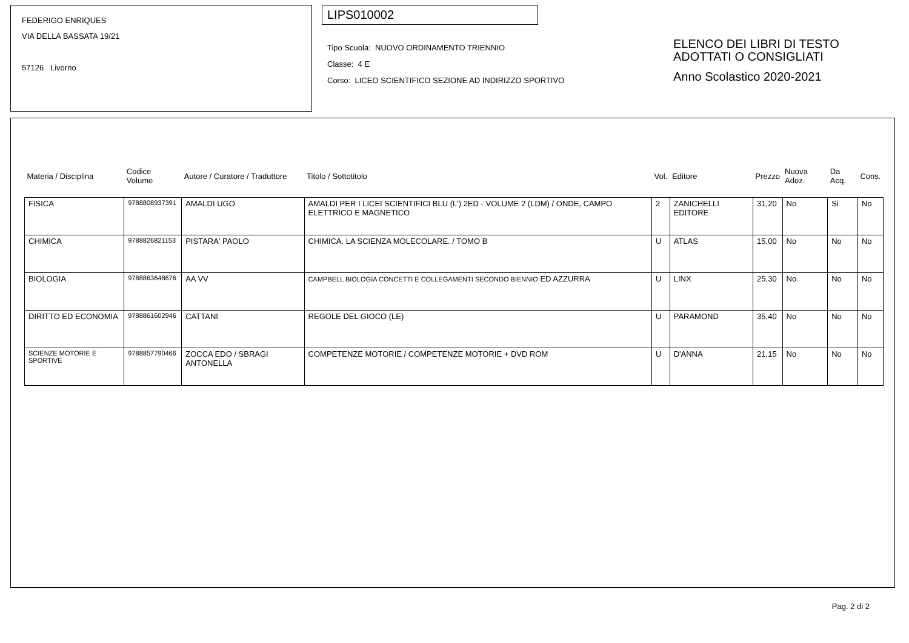FEDERIGO ENRIQUES
VIA DELLA BASSATA 19/21
57126 Livorno
LIPS010002
Tipo Scuola: NUOVO ORDINAMENTO TRIENNIO
Classe: 4 E
Corso: LICEO SCIENTIFICO SEZIONE AD INDIRIZZO SPORTIVO
ELENCO DEI LIBRI DI TESTO
ADOTTATI O CONSIGLIATI
Anno Scolastico 2020-2021
| Materia / Disciplina | Codice Volume | Autore / Curatore / Traduttore | Titolo / Sottotitolo | Vol. | Editore | Prezzo | Nuova Adoz. | Da Acq. | Cons. |
| --- | --- | --- | --- | --- | --- | --- | --- | --- | --- |
| FISICA | 9788808937391 | AMALDI UGO | AMALDI PER I LICEI SCIENTIFICI BLU (L') 2ED - VOLUME 2 (LDM) / ONDE, CAMPO ELETTRICO E MAGNETICO | 2 | ZANICHELLI EDITORE | 31,20 | No | Si | No |
| CHIMICA | 9788826821153 | PISTARA' PAOLO | CHIMICA. LA SCIENZA MOLECOLARE. / TOMO B | U | ATLAS | 15,00 | No | No | No |
| BIOLOGIA | 9788863648676 | AA VV | CAMPBELL BIOLOGIA CONCETTI E COLLEGAMENTI SECONDO BIENNIO ED AZZURRA | U | LINX | 25,30 | No | No | No |
| DIRITTO ED ECONOMIA | 9788861602946 | CATTANI | REGOLE DEL GIOCO (LE) | U | PARAMOND | 35,40 | No | No | No |
| SCIENZE MOTORIE E SPORTIVE | 9788857790466 | ZOCCA EDO / SBRAGI ANTONELLA | COMPETENZE MOTORIE / COMPETENZE MOTORIE + DVD ROM | U | D'ANNA | 21,15 | No | No | No |
Pag. 2 di 2